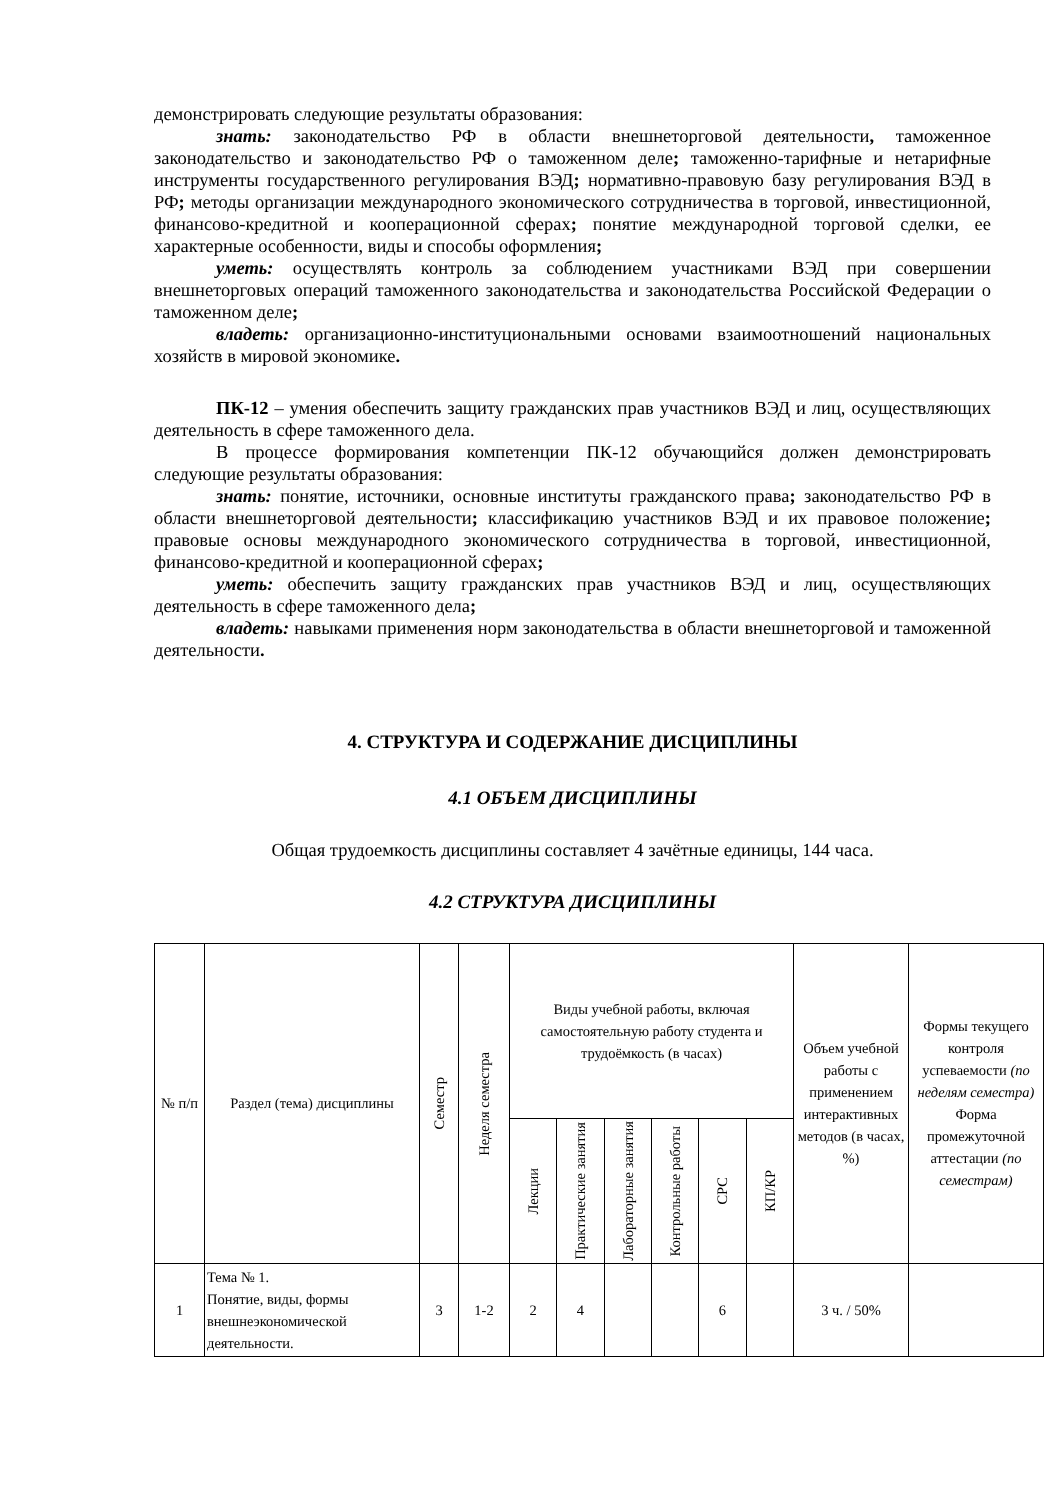демонстрировать следующие результаты образования:
знать: законодательство РФ в области внешнеторговой деятельности, таможенное законодательство и законодательство РФ о таможенном деле; таможенно-тарифные и нетарифные инструменты государственного регулирования ВЭД; нормативно-правовую базу регулирования ВЭД в РФ; методы организации международного экономического сотрудничества в торговой, инвестиционной, финансово-кредитной и кооперационной сферах; понятие международной торговой сделки, ее характерные особенности, виды и способы оформления;
уметь: осуществлять контроль за соблюдением участниками ВЭД при совершении внешнеторговых операций таможенного законодательства и законодательства Российской Федерации о таможенном деле;
владеть: организационно-институциональными основами взаимоотношений национальных хозяйств в мировой экономике.
ПК-12 – умения обеспечить защиту гражданских прав участников ВЭД и лиц, осуществляющих деятельность в сфере таможенного дела.
В процессе формирования компетенции ПК-12 обучающийся должен демонстрировать следующие результаты образования:
знать: понятие, источники, основные институты гражданского права; законодательство РФ в области внешнеторговой деятельности; классификацию участников ВЭД и их правовое положение; правовые основы международного экономического сотрудничества в торговой, инвестиционной, финансово-кредитной и кооперационной сферах;
уметь: обеспечить защиту гражданских прав участников ВЭД и лиц, осуществляющих деятельность в сфере таможенного дела;
владеть: навыками применения норм законодательства в области внешнеторговой и таможенной деятельности.
4. СТРУКТУРА И СОДЕРЖАНИЕ ДИСЦИПЛИНЫ
4.1 ОБЪЕМ ДИСЦИПЛИНЫ
Общая трудоемкость дисциплины составляет 4 зачётные единицы, 144 часа.
4.2 СТРУКТУРА ДИСЦИПЛИНЫ
| № п/п | Раздел (тема) дисциплины | Семестр | Неделя семестра | Виды учебной работы, включая самостоятельную работу студента и трудоёмкость (в часах) | | | | | | Объем учебной работы с применением интерактивных методов (в часах, %) | Формы текущего контроля успеваемости (по неделям семестра) Форма промежуточной аттестации (по семестрам) |
| --- | --- | --- | --- | --- | --- | --- | --- | --- | --- | --- | --- |
| | | | | Лекции | Практические занятия | Лабораторные занятия | Контрольные работы | СРС | КП/КР | | |
| 1 | Тема № 1. Понятие, виды, формы внешнеэкономической деятельности. | 3 | 1-2 | 2 | 4 | | | 6 | | 3 ч. / 50% | |